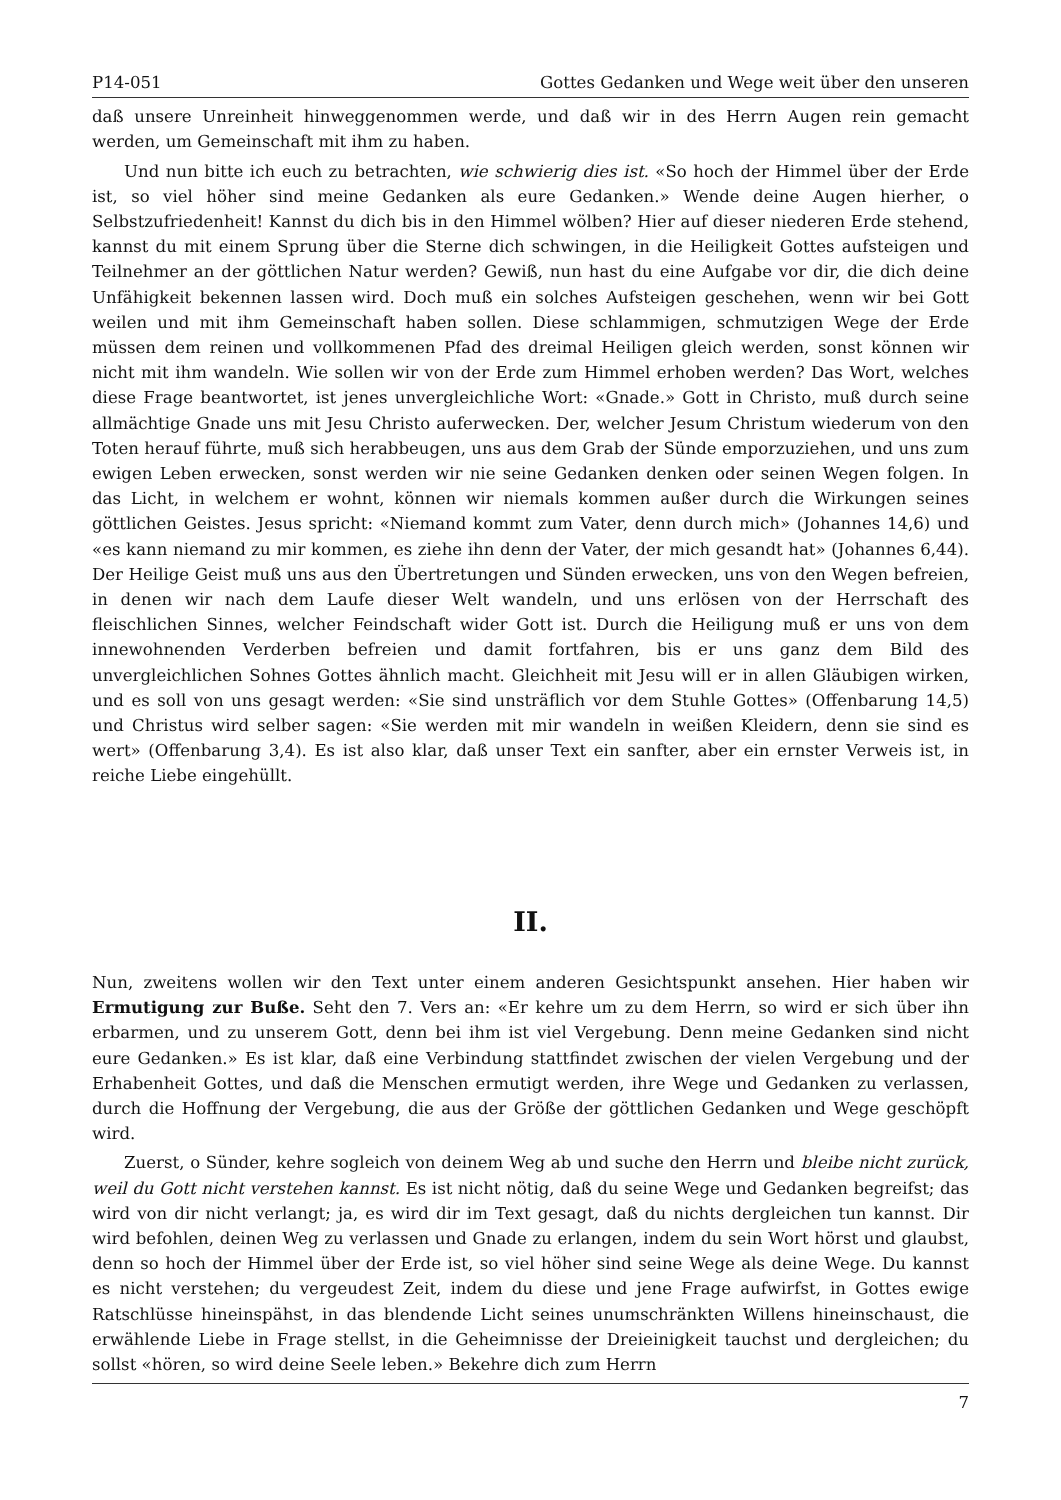P14-051 Gottes Gedanken und Wege weit über den unseren
daß unsere Unreinheit hinweggenommen werde, und daß wir in des Herrn Augen rein gemacht werden, um Gemeinschaft mit ihm zu haben.
Und nun bitte ich euch zu betrachten, wie schwierig dies ist. «So hoch der Himmel über der Erde ist, so viel höher sind meine Gedanken als eure Gedanken.» Wende deine Augen hierher, o Selbstzufriedenheit! Kannst du dich bis in den Himmel wölben? Hier auf dieser niederen Erde stehend, kannst du mit einem Sprung über die Sterne dich schwingen, in die Heiligkeit Gottes aufsteigen und Teilnehmer an der göttlichen Natur werden? Gewiß, nun hast du eine Aufgabe vor dir, die dich deine Unfähigkeit bekennen lassen wird. Doch muß ein solches Aufsteigen geschehen, wenn wir bei Gott weilen und mit ihm Gemeinschaft haben sollen. Diese schlammigen, schmutzigen Wege der Erde müssen dem reinen und vollkommenen Pfad des dreimal Heiligen gleich werden, sonst können wir nicht mit ihm wandeln. Wie sollen wir von der Erde zum Himmel erhoben werden? Das Wort, welches diese Frage beantwortet, ist jenes unvergleichliche Wort: «Gnade.» Gott in Christo, muß durch seine allmächtige Gnade uns mit Jesu Christo auferwecken. Der, welcher Jesum Christum wiederum von den Toten herauf führte, muß sich herabbeugen, uns aus dem Grab der Sünde emporzuziehen, und uns zum ewigen Leben erwecken, sonst werden wir nie seine Gedanken denken oder seinen Wegen folgen. In das Licht, in welchem er wohnt, können wir niemals kommen außer durch die Wirkungen seines göttlichen Geistes. Jesus spricht: «Niemand kommt zum Vater, denn durch mich» (Johannes 14,6) und «es kann niemand zu mir kommen, es ziehe ihn denn der Vater, der mich gesandt hat» (Johannes 6,44). Der Heilige Geist muß uns aus den Übertretungen und Sünden erwecken, uns von den Wegen befreien, in denen wir nach dem Laufe dieser Welt wandeln, und uns erlösen von der Herrschaft des fleischlichen Sinnes, welcher Feindschaft wider Gott ist. Durch die Heiligung muß er uns von dem innewohnenden Verderben befreien und damit fortfahren, bis er uns ganz dem Bild des unvergleichlichen Sohnes Gottes ähnlich macht. Gleichheit mit Jesu will er in allen Gläubigen wirken, und es soll von uns gesagt werden: «Sie sind unsträflich vor dem Stuhle Gottes» (Offenbarung 14,5) und Christus wird selber sagen: «Sie werden mit mir wandeln in weißen Kleidern, denn sie sind es wert» (Offenbarung 3,4). Es ist also klar, daß unser Text ein sanfter, aber ein ernster Verweis ist, in reiche Liebe eingehüllt.
II.
Nun, zweitens wollen wir den Text unter einem anderen Gesichtspunkt ansehen. Hier haben wir Ermutigung zur Buße. Seht den 7. Vers an: «Er kehre um zu dem Herrn, so wird er sich über ihn erbarmen, und zu unserem Gott, denn bei ihm ist viel Vergebung. Denn meine Gedanken sind nicht eure Gedanken.» Es ist klar, daß eine Verbindung stattfindet zwischen der vielen Vergebung und der Erhabenheit Gottes, und daß die Menschen ermutigt werden, ihre Wege und Gedanken zu verlassen, durch die Hoffnung der Vergebung, die aus der Größe der göttlichen Gedanken und Wege geschöpft wird.
Zuerst, o Sünder, kehre sogleich von deinem Weg ab und suche den Herrn und bleibe nicht zurück, weil du Gott nicht verstehen kannst. Es ist nicht nötig, daß du seine Wege und Gedanken begreifst; das wird von dir nicht verlangt; ja, es wird dir im Text gesagt, daß du nichts dergleichen tun kannst. Dir wird befohlen, deinen Weg zu verlassen und Gnade zu erlangen, indem du sein Wort hörst und glaubst, denn so hoch der Himmel über der Erde ist, so viel höher sind seine Wege als deine Wege. Du kannst es nicht verstehen; du vergeudest Zeit, indem du diese und jene Frage aufwirfst, in Gottes ewige Ratschlüsse hineinspähst, in das blendende Licht seines unumschränkten Willens hineinschaust, die erwählende Liebe in Frage stellst, in die Geheimnisse der Dreieinigkeit tauchst und dergleichen; du sollst «hören, so wird deine Seele leben.» Bekehre dich zum Herrn
7